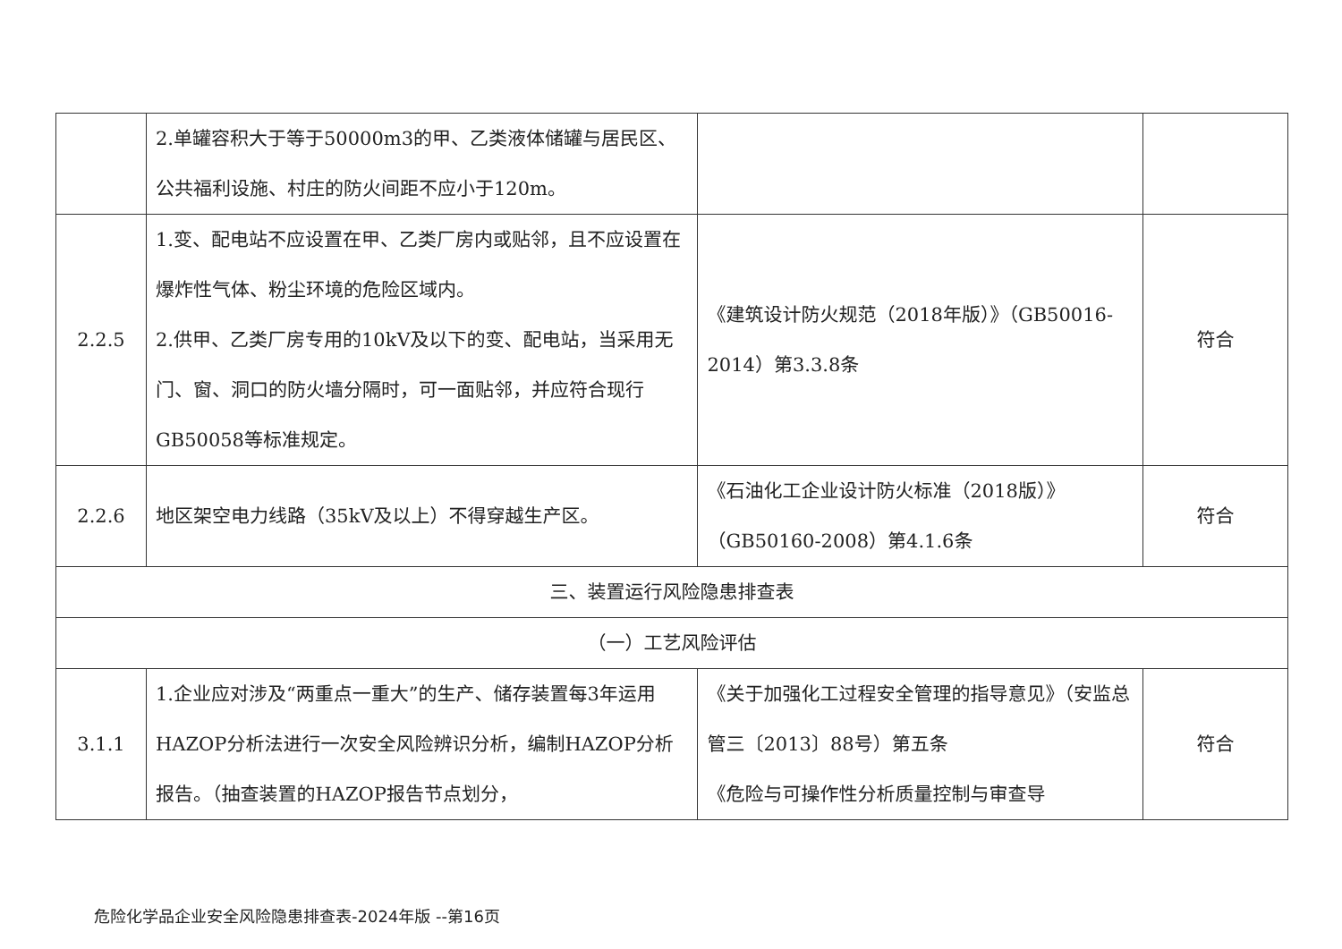| | 2.单罐容积大于等于50000m3的甲、乙类液体储罐与居民区、公共福利设施、村庄的防火间距不应小于120m。 | | |
| 2.2.5 | 1.变、配电站不应设置在甲、乙类厂房内或贴邻，且不应设置在爆炸性气体、粉尘环境的危险区域内。 2.供甲、乙类厂房专用的10kV及以下的变、配电站，当采用无门、窗、洞口的防火墙分隔时，可一面贴邻，并应符合现行GB50058等标准规定。 | 《建筑设计防火规范（2018年版）》（GB50016-2014）第3.3.8条 | 符合 |
| 2.2.6 | 地区架空电力线路（35kV及以上）不得穿越生产区。 | 《石油化工企业设计防火标准（2018版）》（GB50160-2008）第4.1.6条 | 符合 |
| 三、装置运行风险隐患排查表 | | | |
| （一）工艺风险评估 | | | |
| 3.1.1 | 1.企业应对涉及“两重点一重大”的生产、储存装置每3年运用HAZOP分析法进行一次安全风险辨识分析，编制HAZOP分析报告。（抽查装置的HAZOP报告节点划分， | 《关于加强化工过程安全管理的指导意见》（安监总管三〔2013〕88号）第五条 《危险与可操作性分析质量控制与审查导 | 符合 |
危险化学品企业安全风险隐患排查表-2024年版 --第16页